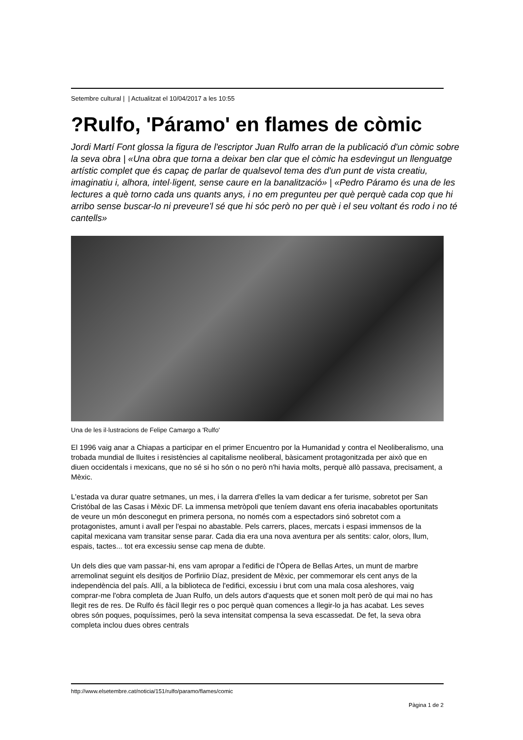Setembre cultural | | Actualitzat el 10/04/2017 a les 10:55
?Rulfo, 'Páramo' en flames de còmic
Jordi Martí Font glossa la figura de l'escriptor Juan Rulfo arran de la publicació d'un còmic sobre la seva obra | «Una obra que torna a deixar ben clar que el còmic ha esdevingut un llenguatge artístic complet que és capaç de parlar de qualsevol tema des d'un punt de vista creatiu, imaginatiu i, alhora, intel·ligent, sense caure en la banalització» | «Pedro Páramo és una de les lectures a què torno cada uns quants anys, i no em pregunteu per què perquè cada cop que hi arribo sense buscar-lo ni preveure'l sé que hi sóc però no per què i el seu voltant és rodo i no té cantells»
Una de les il·lustracions de Felipe Camargo a 'Rulfo'
El 1996 vaig anar a Chiapas a participar en el primer Encuentro por la Humanidad y contra el Neoliberalismo, una trobada mundial de lluites i resistències al capitalisme neoliberal, bàsicament protagonitzada per això que en diuen occidentals i mexicans, que no sé si ho són o no però n'hi havia molts, perquè allò passava, precisament, a Mèxic.
L'estada va durar quatre setmanes, un mes, i la darrera d'elles la vam dedicar a fer turisme, sobretot per San Cristóbal de las Casas i Mèxic DF. La immensa metròpoli que teníem davant ens oferia inacabables oportunitats de veure un món desconegut en primera persona, no només com a espectadors sinó sobretot com a protagonistes, amunt i avall per l'espai no abastable. Pels carrers, places, mercats i espasi immensos de la capital mexicana vam transitar sense parar. Cada dia era una nova aventura per als sentits: calor, olors, llum, espais, tactes... tot era excessiu sense cap mena de dubte.
Un dels dies que vam passar-hi, ens vam apropar a l'edifici de l'Òpera de Bellas Artes, un munt de marbre arremolinat seguint els desitjos de Porfiriio Díaz, president de Mèxic, per commemorar els cent anys de la independència del país. Allí, a la biblioteca de l'edifici, excessiu i brut com una mala cosa aleshores, vaig comprar-me l'obra completa de Juan Rulfo, un dels autors d'aquests que et sonen molt però de qui mai no has llegit res de res. De Rulfo és fàcil llegir res o poc perquè quan comences a llegir-lo ja has acabat. Les seves obres són poques, poquíssimes, però la seva intensitat compensa la seva escassedat. De fet, la seva obra completa inclou dues obres centrals
http://www.elsetembre.cat/noticia/151/rulfo/paramo/flames/comic
Pàgina 1 de 2